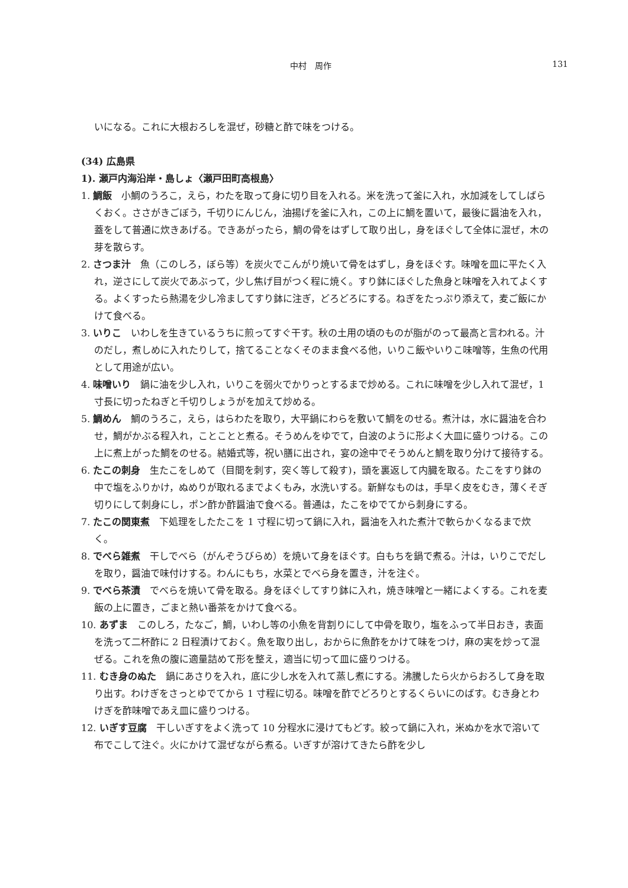中村　周作 131
いになる。これに大根おろしを混ぜ，砂糖と酢で味をつける。
(34) 広島県
1). 瀬戸内海沿岸・島しょ〈瀬戸田町高根島〉
1. 鯛飯　小鯛のうろこ，えら，わたを取って身に切り目を入れる。米を洗って釜に入れ，水加減をしてしばらくおく。ささがきごぼう，千切りにんじん，油揚げを釜に入れ，この上に鯛を置いて，最後に醤油を入れ，蓋をして普通に炊きあげる。できあがったら，鯛の骨をはずして取り出し，身をほぐして全体に混ぜ，木の芽を散らす。
2. さつま汁　魚（このしろ，ぼら等）を炭火でこんがり焼いて骨をはずし，身をほぐす。味噌を皿に平たく入れ，逆さにして炭火であぶって，少し焦げ目がつく程に焼く。すり鉢にほぐした魚身と味噌を入れてよくする。よくすったら熱湯を少し冷ましてすり鉢に注ぎ，どろどろにする。ねぎをたっぷり添えて，麦ご飯にかけて食べる。
3. いりこ　いわしを生きているうちに煎ってすぐ干す。秋の土用の頃のものが脂がのって最高と言われる。汁のだし，煮しめに入れたりして，捨てることなくそのまま食べる他，いりこ飯やいりこ味噌等，生魚の代用として用途が広い。
4. 味噌いり　鍋に油を少し入れ，いりこを弱火でかりっとするまで炒める。これに味噌を少し入れて混ぜ，1 寸長に切ったねぎと千切りしょうがを加えて炒める。
5. 鯛めん　鯛のうろこ，えら，はらわたを取り，大平鍋にわらを敷いて鯛をのせる。煮汁は，水に醤油を合わせ，鯛がかぶる程入れ，ことことと煮る。そうめんをゆでて，白波のように形よく大皿に盛りつける。この上に煮上がった鯛をのせる。結婚式等，祝い膳に出され，宴の途中でそうめんと鯛を取り分けて接待する。
6. たこの刺身　生たこをしめて（目間を刺す，突く等して殺す)，頭を裏返して内臓を取る。たこをすり鉢の中で塩をふりかけ，ぬめりが取れるまでよくもみ，水洗いする。新鮮なものは，手早く皮をむき，薄くそぎ切りにして刺身にし，ポン酢か酢醤油で食べる。普通は，たこをゆでてから刺身にする。
7. たこの関東煮　下処理をしたたこを 1 寸程に切って鍋に入れ，醤油を入れた煮汁で軟らかくなるまで炊く。
8. でべら雑煮　干しでべら（がんぞうびらめ）を焼いて身をほぐす。白もちを鍋で煮る。汁は，いりこでだしを取り，醤油で味付けする。わんにもち，水菜とでべら身を置き，汁を注ぐ。
9. でべら茶漬　でべらを焼いて骨を取る。身をほぐしてすり鉢に入れ，焼き味噌と一緒によくする。これを麦飯の上に置き，ごまと熱い番茶をかけて食べる。
10. あずま　このしろ，たなご，鯛，いわし等の小魚を背割りにして中骨を取り，塩をふって半日おき，表面を洗って二杯酢に 2 日程漬けておく。魚を取り出し，おからに魚酢をかけて味をつけ，麻の実を炒って混ぜる。これを魚の腹に適量詰めて形を整え，適当に切って皿に盛りつける。
11. むき身のぬた　鍋にあさりを入れ，底に少し水を入れて蒸し煮にする。沸騰したら火からおろして身を取り出す。わけぎをさっとゆでてから 1 寸程に切る。味噌を酢でどろりとするくらいにのばす。むき身とわけぎを酢味噌であえ皿に盛りつける。
12. いぎす豆腐　干しいぎすをよく洗って 10 分程水に浸けてもどす。絞って鍋に入れ，米ぬかを水で溶いて布でこして注ぐ。火にかけて混ぜながら煮る。いぎすが溶けてきたら酢を少し